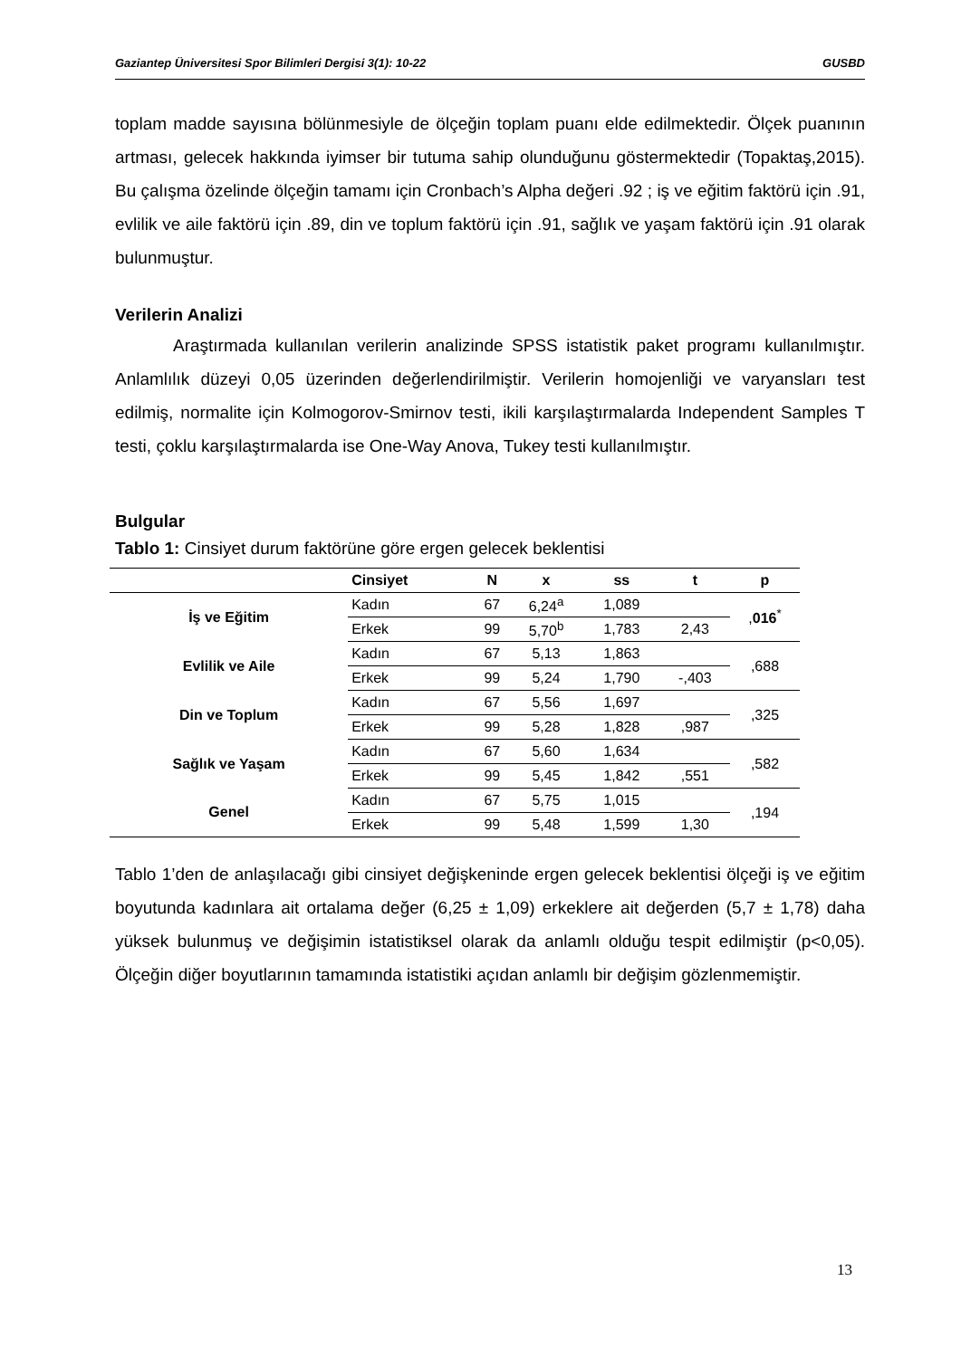Gaziantep Üniversitesi Spor Bilimleri Dergisi 3(1): 10-22 GUSBD
toplam madde sayısına bölünmesiyle de ölçeğin toplam puanı elde edilmektedir. Ölçek puanının artması, gelecek hakkında iyimser bir tutuma sahip olunduğunu göstermektedir (Topaktaş,2015). Bu çalışma özelinde ölçeğin tamamı için Cronbach’s Alpha değeri .92 ; iş ve eğitim faktörü için .91, evlilik ve aile faktörü için .89, din ve toplum faktörü için .91, sağlık ve yaşam faktörü için .91 olarak bulunmuştur.
Verilerin Analizi
Araştırmada kullanılan verilerin analizinde SPSS istatistik paket programı kullanılmıştır. Anlamlılık düzeyi 0,05 üzerinden değerlendirilmiştir. Verilerin homojenliği ve varyansları test edilmiş, normalite için Kolmogorov-Smirnov testi, ikili karşılaştırmalarda Independent Samples T testi, çoklu karşılaştırmalarda ise One-Way Anova, Tukey testi kullanılmıştır.
Bulgular
Tablo 1: Cinsiyet durum faktörüne göre ergen gelecek beklentisi
| | Cinsiyet | N | x | ss | t | p |
| --- | --- | --- | --- | --- | --- | --- |
| İş ve Eğitim | Kadın | 67 | 6,24<sup>a</sup> | 1,089 | | , 016<sup>*</sup> |
| | Erkek | 99 | 5,70<sup>b</sup> | 1,783 | 2,43 | |
| Evlilik ve Aile | Kadın | 67 | 5,13 | 1,863 | | ,688 |
| | Erkek | 99 | 5,24 | 1,790 | -,403 | |
| Din ve Toplum | Kadın | 67 | 5,56 | 1,697 | | ,325 |
| | Erkek | 99 | 5,28 | 1,828 | ,987 | |
| Sağlık ve Yaşam | Kadın | 67 | 5,60 | 1,634 | | ,582 |
| | Erkek | 99 | 5,45 | 1,842 | ,551 | |
| Genel | Kadın | 67 | 5,75 | 1,015 | | ,194 |
| | Erkek | 99 | 5,48 | 1,599 | 1,30 | |
Tablo 1’den de anlaşılacağı gibi cinsiyet değişkeninde ergen gelecek beklentisi ölçeği iş ve eğitim boyutunda kadınlara ait ortalama değer (6,25 ± 1,09) erkeklere ait değerden (5,7 ± 1,78) daha yüksek bulunmuş ve değişimin istatistiksel olarak da anlamlı olduğu tespit edilmiştir (p<0,05). Ölçeğin diğer boyutlarının tamamında istatistiki açıdan anlamlı bir değişim gözlenmemiştir.
13